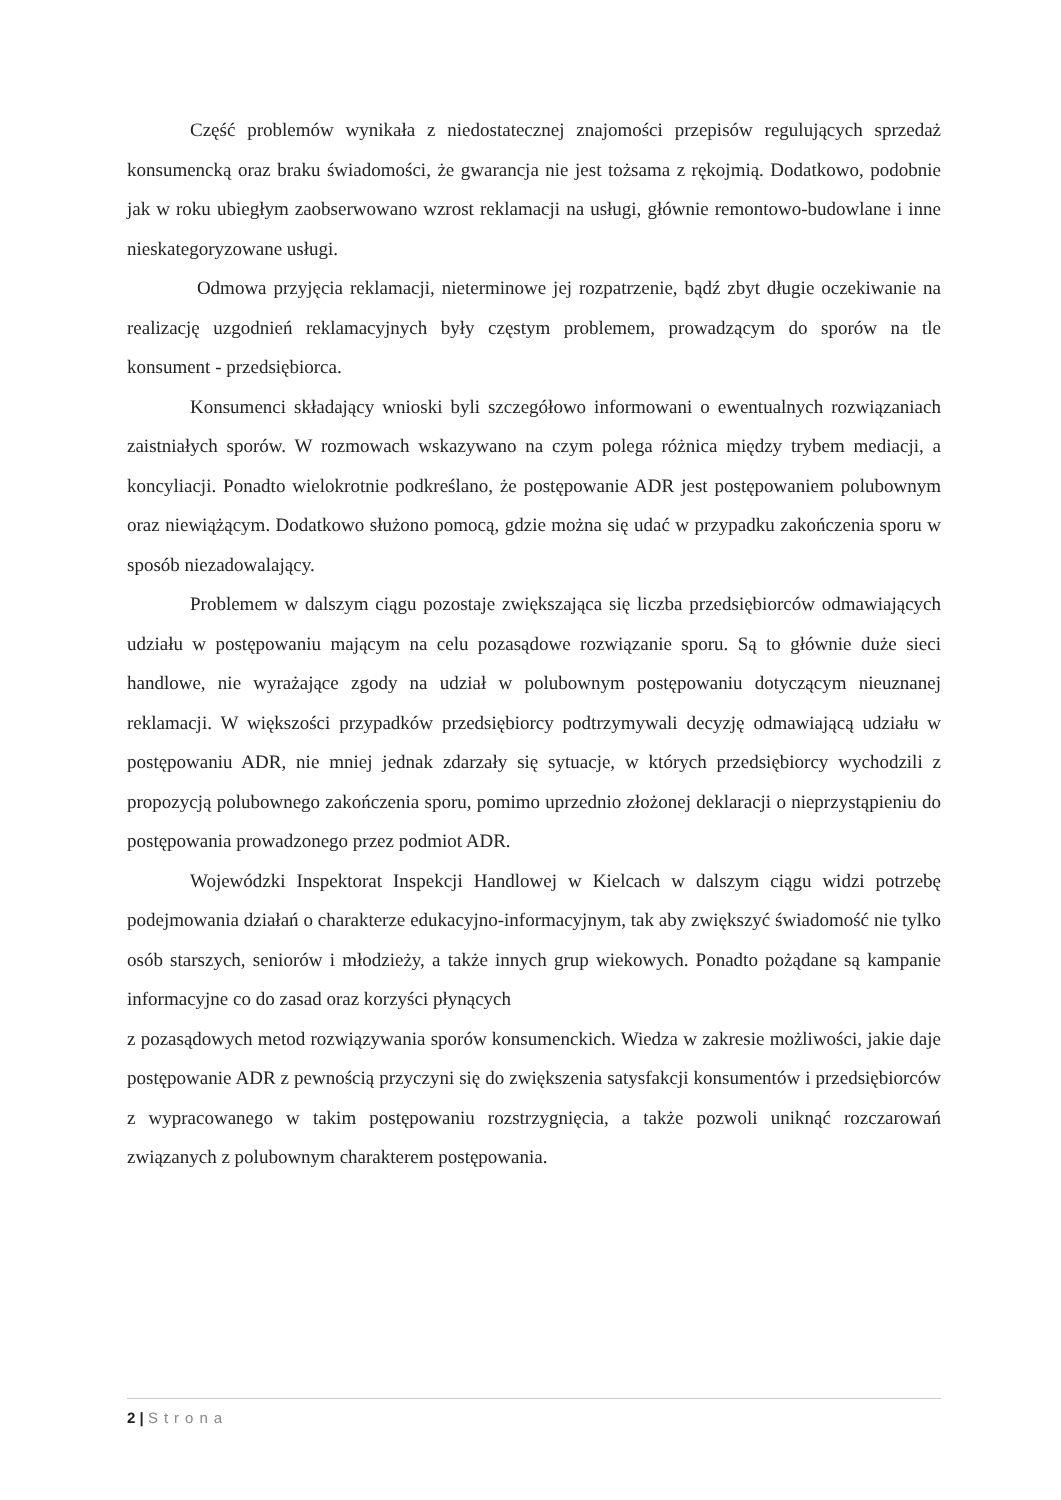Część problemów wynikała z niedostatecznej znajomości przepisów regulujących sprzedaż konsumencką oraz braku świadomości, że gwarancja nie jest tożsama z rękojmią. Dodatkowo, podobnie jak w roku ubiegłym zaobserwowano wzrost reklamacji na usługi, głównie remontowo-budowlane i inne nieskategoryzowane usługi.
Odmowa przyjęcia reklamacji, nieterminowe jej rozpatrzenie, bądź zbyt długie oczekiwanie na realizację uzgodnień reklamacyjnych były częstym problemem, prowadzącym do sporów na tle konsument - przedsiębiorca.
Konsumenci składający wnioski byli szczegółowo informowani o ewentualnych rozwiązaniach zaistniałych sporów. W rozmowach wskazywano na czym polega różnica między trybem mediacji, a koncyliacji. Ponadto wielokrotnie podkreślano, że postępowanie ADR jest postępowaniem polubownym oraz niewiążącym. Dodatkowo służono pomocą, gdzie można się udać w przypadku zakończenia sporu w sposób niezadowalający.
Problemem w dalszym ciągu pozostaje zwiększająca się liczba przedsiębiorców odmawiających udziału w postępowaniu mającym na celu pozasądowe rozwiązanie sporu. Są to głównie duże sieci handlowe, nie wyrażające zgody na udział w polubownym postępowaniu dotyczącym nieuznanej reklamacji. W większości przypadków przedsiębiorcy podtrzymywali decyzję odmawiającą udziału w postępowaniu ADR, nie mniej jednak zdarzały się sytuacje, w których przedsiębiorcy wychodzili z propozycją polubownego zakończenia sporu, pomimo uprzednio złożonej deklaracji o nieprzystąpieniu do postępowania prowadzonego przez podmiot ADR.
Wojewódzki Inspektorat Inspekcji Handlowej w Kielcach w dalszym ciągu widzi potrzebę podejmowania działań o charakterze edukacyjno-informacyjnym, tak aby zwiększyć świadomość nie tylko osób starszych, seniorów i młodzieży, a także innych grup wiekowych. Ponadto pożądane są kampanie informacyjne co do zasad oraz korzyści płynących
z pozasądowych metod rozwiązywania sporów konsumenckich. Wiedza w zakresie możliwości, jakie daje postępowanie ADR z pewnością przyczyni się do zwiększenia satysfakcji konsumentów i przedsiębiorców z wypracowanego w takim postępowaniu rozstrzygnięcia, a także pozwoli uniknąć rozczarowań związanych z polubownym charakterem postępowania.
2 | Strona